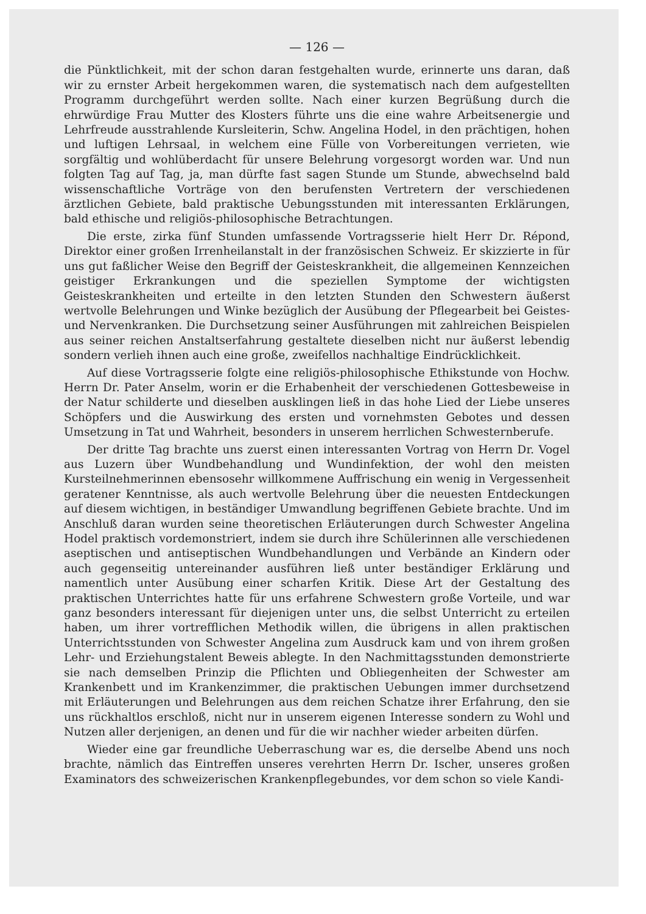— 126 —
die Pünktlichkeit, mit der schon daran festgehalten wurde, erinnerte uns daran, daß wir zu ernster Arbeit hergekommen waren, die systematisch nach dem aufgestellten Programm durchgeführt werden sollte. Nach einer kurzen Begrüßung durch die ehrwürdige Frau Mutter des Klosters führte uns die eine wahre Arbeitsenergie und Lehrfreude ausstrahlende Kursleiterin, Schw. Angelina Hodel, in den prächtigen, hohen und luftigen Lehrsaal, in welchem eine Fülle von Vorbereitungen verrieten, wie sorgfältig und wohlüberdacht für unsere Belehrung vorgesorgt worden war. Und nun folgten Tag auf Tag, ja, man dürfte fast sagen Stunde um Stunde, abwechselnd bald wissenschaftliche Vorträge von den berufensten Vertretern der verschiedenen ärztlichen Gebiete, bald praktische Uebungsstunden mit interessanten Erklärungen, bald ethische und religiös-philosophische Betrachtungen.
Die erste, zirka fünf Stunden umfassende Vortragsserie hielt Herr Dr. Répond, Direktor einer großen Irrenheilanstalt in der französischen Schweiz. Er skizzierte in für uns gut faßlicher Weise den Begriff der Geisteskrankheit, die allgemeinen Kennzeichen geistiger Erkrankungen und die speziellen Symptome der wichtigsten Geisteskrankheiten und erteilte in den letzten Stunden den Schwestern äußerst wertvolle Belehrungen und Winke bezüglich der Ausübung der Pflegearbeit bei Geistes- und Nervenkranken. Die Durchsetzung seiner Ausführungen mit zahlreichen Beispielen aus seiner reichen Anstaltserfahrung gestaltete dieselben nicht nur äußerst lebendig sondern verlieh ihnen auch eine große, zweifellos nachhaltige Eindrücklichkeit.
Auf diese Vortragsserie folgte eine religiös-philosophische Ethikstunde von Hochw. Herrn Dr. Pater Anselm, worin er die Erhabenheit der verschiedenen Gottesbeweise in der Natur schilderte und dieselben ausklingen ließ in das hohe Lied der Liebe unseres Schöpfers und die Auswirkung des ersten und vornehmsten Gebotes und dessen Umsetzung in Tat und Wahrheit, besonders in unserem herrlichen Schwesternberufe.
Der dritte Tag brachte uns zuerst einen interessanten Vortrag von Herrn Dr. Vogel aus Luzern über Wundbehandlung und Wundinfektion, der wohl den meisten Kursteilnehmerinnen ebensosehr willkommene Auffrischung ein wenig in Vergessenheit geratener Kenntnisse, als auch wertvolle Belehrung über die neuesten Entdeckungen auf diesem wichtigen, in beständiger Umwandlung begriffenen Gebiete brachte. Und im Anschluß daran wurden seine theoretischen Erläuterungen durch Schwester Angelina Hodel praktisch vordemonstriert, indem sie durch ihre Schülerinnen alle verschiedenen aseptischen und antiseptischen Wundbehandlungen und Verbände an Kindern oder auch gegenseitig untereinander ausführen ließ unter beständiger Erklärung und namentlich unter Ausübung einer scharfen Kritik. Diese Art der Gestaltung des praktischen Unterrichtes hatte für uns erfahrene Schwestern große Vorteile, und war ganz besonders interessant für diejenigen unter uns, die selbst Unterricht zu erteilen haben, um ihrer vortrefflichen Methodik willen, die übrigens in allen praktischen Unterrichtsstunden von Schwester Angelina zum Ausdruck kam und von ihrem großen Lehr- und Erziehungstalent Beweis ablegte. In den Nachmittagsstunden demonstrierte sie nach demselben Prinzip die Pflichten und Obliegenheiten der Schwester am Krankenbett und im Krankenzimmer, die praktischen Uebungen immer durchsetzend mit Erläuterungen und Belehrungen aus dem reichen Schatze ihrer Erfahrung, den sie uns rückhaltlos erschloß, nicht nur in unserem eigenen Interesse sondern zu Wohl und Nutzen aller derjenigen, an denen und für die wir nachher wieder arbeiten dürfen.
Wieder eine gar freundliche Ueberraschung war es, die derselbe Abend uns noch brachte, nämlich das Eintreffen unseres verehrten Herrn Dr. Ischer, unseres großen Examinators des schweizerischen Krankenpflegebundes, vor dem schon so viele Kandi-